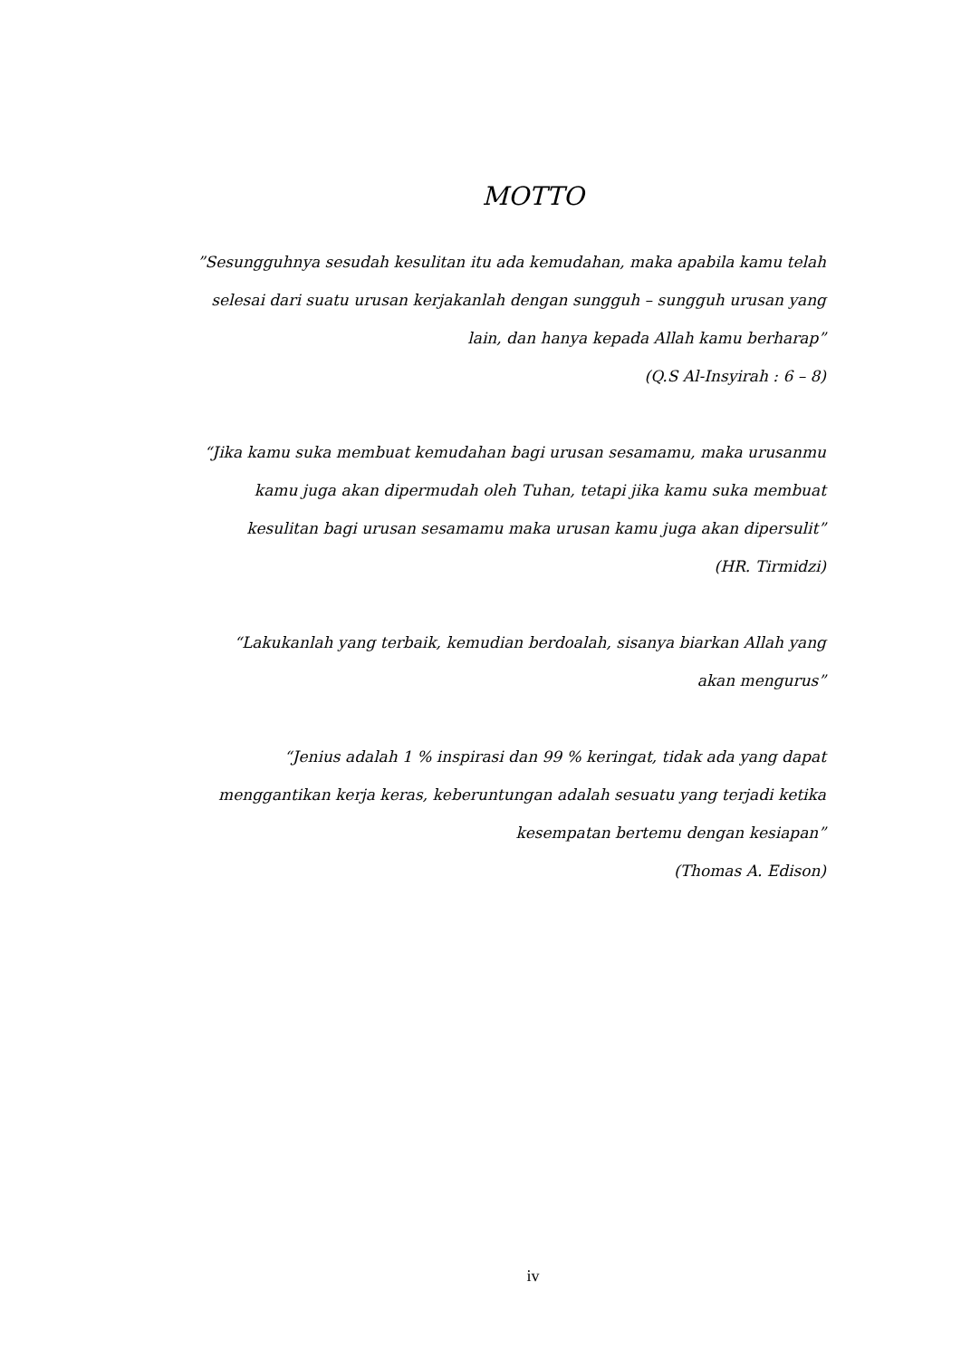MOTTO
”Sesungguhnya sesudah kesulitan itu ada kemudahan, maka apabila kamu telah
selesai dari suatu urusan kerjakanlah dengan sungguh – sungguh urusan yang
lain, dan hanya kepada Allah kamu berharap”
(Q.S Al-Insyirah : 6 – 8)
“Jika kamu suka membuat kemudahan bagi urusan sesamamu, maka urusanmu
kamu juga akan dipermudah oleh Tuhan, tetapi jika kamu suka membuat
kesulitan bagi urusan sesamamu maka urusan kamu juga akan dipersulit”
(HR. Tirmidzi)
“Lakukanlah yang terbaik, kemudian berdoalah, sisanya biarkan Allah yang
akan mengurus”
“Jenius adalah 1 % inspirasi dan 99 % keringat, tidak ada yang dapat
menggantikan kerja keras, keberuntungan adalah sesuatu yang terjadi ketika
kesempatan bertemu dengan kesiapan”
(Thomas A. Edison)
iv